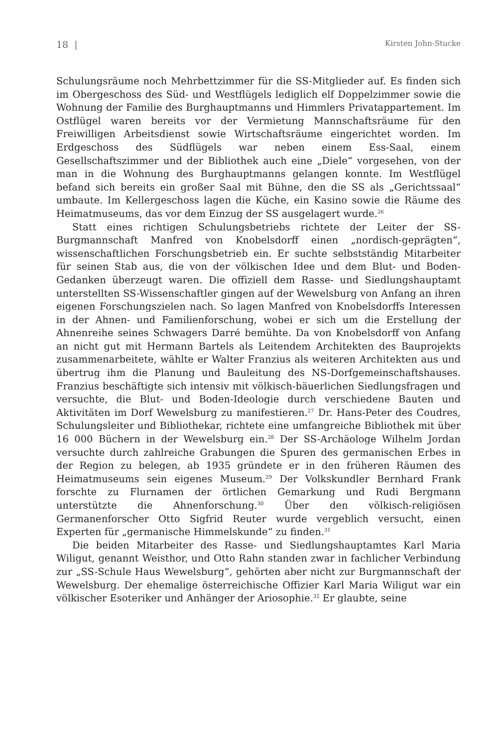18 | Kirsten John-Stucke
Schulungsräume noch Mehrbettzimmer für die SS-Mitglieder auf. Es finden sich im Obergeschoss des Süd- und Westflügels lediglich elf Doppelzimmer sowie die Wohnung der Familie des Burghauptmanns und Himmlers Privatappartement. Im Ostflügel waren bereits vor der Vermietung Mannschaftsräume für den Freiwilligen Arbeitsdienst sowie Wirtschaftsräume eingerichtet worden. Im Erdgeschoss des Südflügels war neben einem Ess-Saal, einem Gesellschaftszimmer und der Bibliothek auch eine „Diele“ vorgesehen, von der man in die Wohnung des Burghauptmanns gelangen konnte. Im Westflügel befand sich bereits ein großer Saal mit Bühne, den die SS als „Gerichtssaal“ umbaute. Im Kellergeschoss lagen die Küche, ein Kasino sowie die Räume des Heimatmuseums, das vor dem Einzug der SS ausgelagert wurde.<sup>26</sup>
Statt eines richtigen Schulungsbetriebs richtete der Leiter der SS-Burgmannschaft Manfred von Knobelsdorff einen „nordisch-geprägten“, wissenschaftlichen Forschungsbetrieb ein. Er suchte selbstständig Mitarbeiter für seinen Stab aus, die von der völkischen Idee und dem Blut- und Boden-Gedanken überzeugt waren. Die offiziell dem Rasse- und Siedlungshauptamt unterstellten SS-Wissenschaftler gingen auf der Wewelsburg von Anfang an ihren eigenen Forschungszielen nach. So lagen Manfred von Knobelsdorffs Interessen in der Ahnen- und Familienforschung, wobei er sich um die Erstellung der Ahnenreihe seines Schwagers Darré bemühte. Da von Knobelsdorff von Anfang an nicht gut mit Hermann Bartels als Leitendem Architekten des Bauprojekts zusammenarbeitete, wählte er Walter Franzius als weiteren Architekten aus und übertrug ihm die Planung und Bauleitung des NS-Dorfgemeinschaftshauses. Franzius beschäftigte sich intensiv mit völkisch-bäuerlichen Siedlungsfragen und versuchte, die Blut- und Boden-Ideologie durch verschiedene Bauten und Aktivitäten im Dorf Wewelsburg zu manifestieren.<sup>27</sup> Dr. Hans-Peter des Coudres, Schulungsleiter und Bibliothekar, richtete eine umfangreiche Bibliothek mit über 16 000 Büchern in der Wewelsburg ein.<sup>28</sup> Der SS-Archäologe Wilhelm Jordan versuchte durch zahlreiche Grabungen die Spuren des germanischen Erbes in der Region zu belegen, ab 1935 gründete er in den früheren Räumen des Heimatmuseums sein eigenes Museum.<sup>29</sup> Der Volkskundler Bernhard Frank forschte zu Flurnamen der örtlichen Gemarkung und Rudi Bergmann unterstützte die Ahnenforschung.<sup>30</sup> Über den völkisch-religiösen Germanenforscher Otto Sigfrid Reuter wurde vergeblich versucht, einen Experten für „germanische Himmelskunde“ zu finden.<sup>31</sup>
Die beiden Mitarbeiter des Rasse- und Siedlungshauptamtes Karl Maria Wiligut, genannt Weisthor, und Otto Rahn standen zwar in fachlicher Verbindung zur „SS-Schule Haus Wewelsburg“, gehörten aber nicht zur Burgmannschaft der Wewelsburg. Der ehemalige österreichische Offizier Karl Maria Wiligut war ein völkischer Esoteriker und Anhänger der Ariosophie.<sup>32</sup> Er glaubte, seine